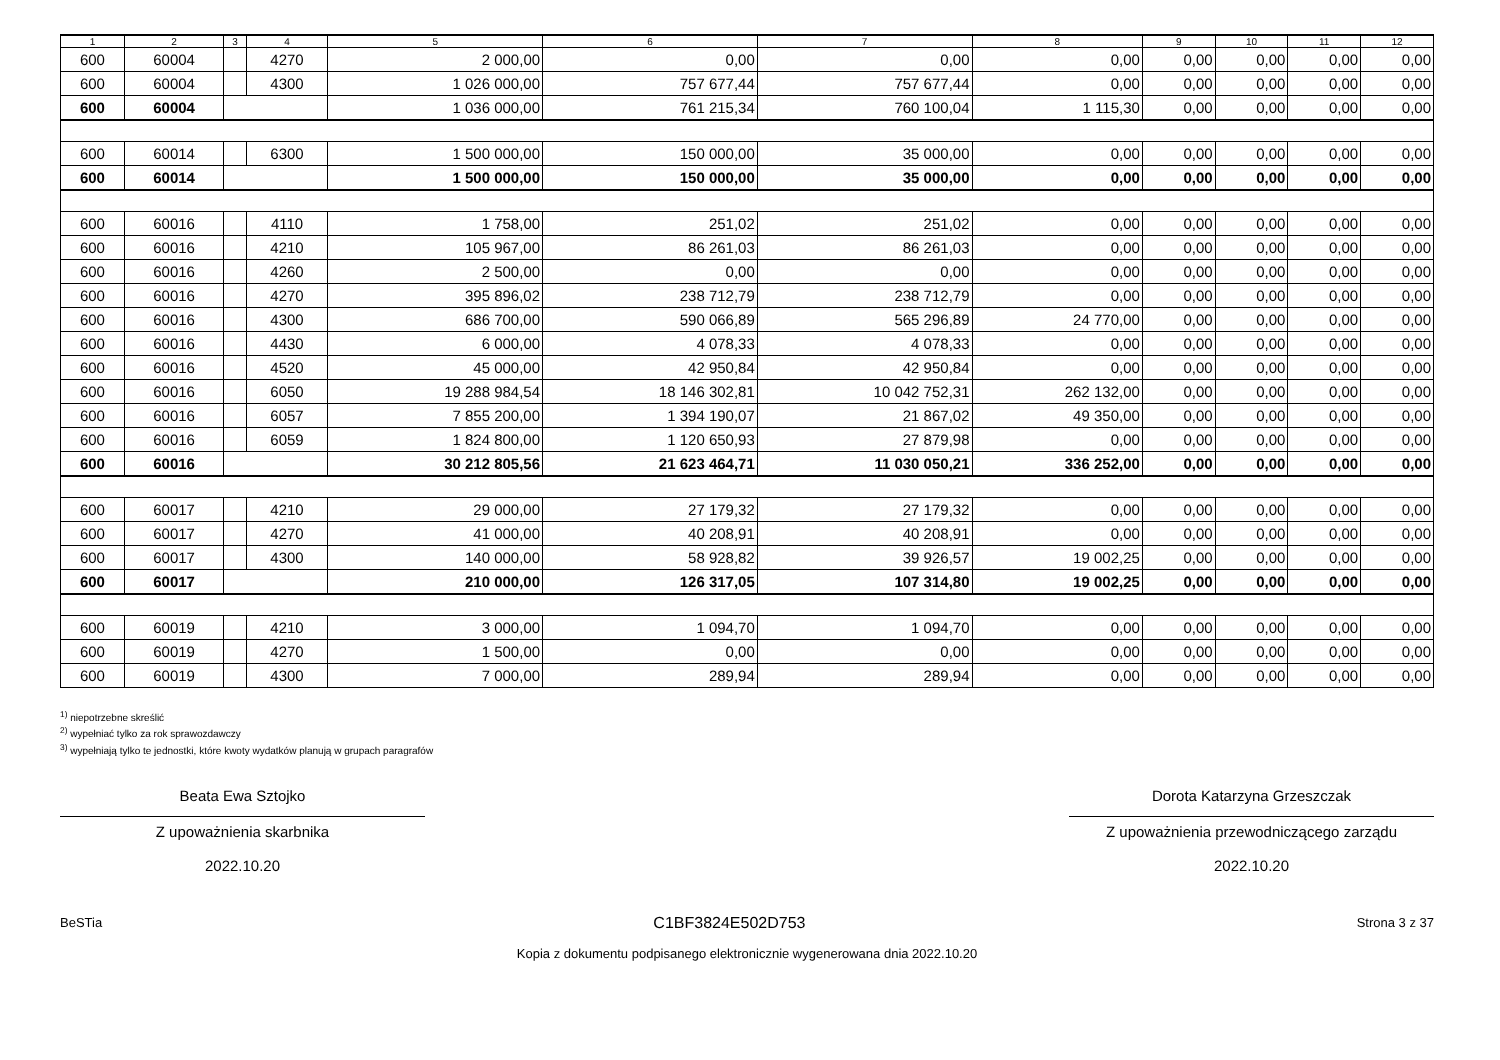| 1 | 2 | 3 | 4 | 5 | 6 | 7 | 8 | 9 | 10 | 11 | 12 |
| --- | --- | --- | --- | --- | --- | --- | --- | --- | --- | --- | --- |
| 600 | 60004 | | 4270 | 2 000,00 | 0,00 | 0,00 | 0,00 | 0,00 | 0,00 | 0,00 | 0,00 |
| 600 | 60004 | | 4300 | 1 026 000,00 | 757 677,44 | 757 677,44 | 0,00 | 0,00 | 0,00 | 0,00 | 0,00 |
| 600 | 60004 | | | 1 036 000,00 | 761 215,34 | 760 100,04 | 1 115,30 | 0,00 | 0,00 | 0,00 | 0,00 |
| 600 | 60014 | | 6300 | 1 500 000,00 | 150 000,00 | 35 000,00 | 0,00 | 0,00 | 0,00 | 0,00 | 0,00 |
| 600 | 60014 | | | 1 500 000,00 | 150 000,00 | 35 000,00 | 0,00 | 0,00 | 0,00 | 0,00 | 0,00 |
| 600 | 60016 | | 4110 | 1 758,00 | 251,02 | 251,02 | 0,00 | 0,00 | 0,00 | 0,00 | 0,00 |
| 600 | 60016 | | 4210 | 105 967,00 | 86 261,03 | 86 261,03 | 0,00 | 0,00 | 0,00 | 0,00 | 0,00 |
| 600 | 60016 | | 4260 | 2 500,00 | 0,00 | 0,00 | 0,00 | 0,00 | 0,00 | 0,00 | 0,00 |
| 600 | 60016 | | 4270 | 395 896,02 | 238 712,79 | 238 712,79 | 0,00 | 0,00 | 0,00 | 0,00 | 0,00 |
| 600 | 60016 | | 4300 | 686 700,00 | 590 066,89 | 565 296,89 | 24 770,00 | 0,00 | 0,00 | 0,00 | 0,00 |
| 600 | 60016 | | 4430 | 6 000,00 | 4 078,33 | 4 078,33 | 0,00 | 0,00 | 0,00 | 0,00 | 0,00 |
| 600 | 60016 | | 4520 | 45 000,00 | 42 950,84 | 42 950,84 | 0,00 | 0,00 | 0,00 | 0,00 | 0,00 |
| 600 | 60016 | | 6050 | 19 288 984,54 | 18 146 302,81 | 10 042 752,31 | 262 132,00 | 0,00 | 0,00 | 0,00 | 0,00 |
| 600 | 60016 | | 6057 | 7 855 200,00 | 1 394 190,07 | 21 867,02 | 49 350,00 | 0,00 | 0,00 | 0,00 | 0,00 |
| 600 | 60016 | | 6059 | 1 824 800,00 | 1 120 650,93 | 27 879,98 | 0,00 | 0,00 | 0,00 | 0,00 | 0,00 |
| 600 | 60016 | | | 30 212 805,56 | 21 623 464,71 | 11 030 050,21 | 336 252,00 | 0,00 | 0,00 | 0,00 | 0,00 |
| 600 | 60017 | | 4210 | 29 000,00 | 27 179,32 | 27 179,32 | 0,00 | 0,00 | 0,00 | 0,00 | 0,00 |
| 600 | 60017 | | 4270 | 41 000,00 | 40 208,91 | 40 208,91 | 0,00 | 0,00 | 0,00 | 0,00 | 0,00 |
| 600 | 60017 | | 4300 | 140 000,00 | 58 928,82 | 39 926,57 | 19 002,25 | 0,00 | 0,00 | 0,00 | 0,00 |
| 600 | 60017 | | | 210 000,00 | 126 317,05 | 107 314,80 | 19 002,25 | 0,00 | 0,00 | 0,00 | 0,00 |
| 600 | 60019 | | 4210 | 3 000,00 | 1 094,70 | 1 094,70 | 0,00 | 0,00 | 0,00 | 0,00 | 0,00 |
| 600 | 60019 | | 4270 | 1 500,00 | 0,00 | 0,00 | 0,00 | 0,00 | 0,00 | 0,00 | 0,00 |
| 600 | 60019 | | 4300 | 7 000,00 | 289,94 | 289,94 | 0,00 | 0,00 | 0,00 | 0,00 | 0,00 |
<sup>1)</sup> niepotrzebne skreślić
<sup>2)</sup> wypełniać tylko za rok sprawozdawczy
<sup>3)</sup> wypełniają tylko te jednostki, które kwoty wydatków planują w grupach paragrafów
Beata Ewa Sztojko
Z upoważnienia skarbnika
2022.10.20
Dorota Katarzyna Grzeszczak
Z upoważnienia przewodniczącego zarządu
2022.10.20
BeSTia C1BF3824E502D753 Strona 3 z 37
Kopia z dokumentu podpisanego elektronicznie wygenerowana dnia 2022.10.20